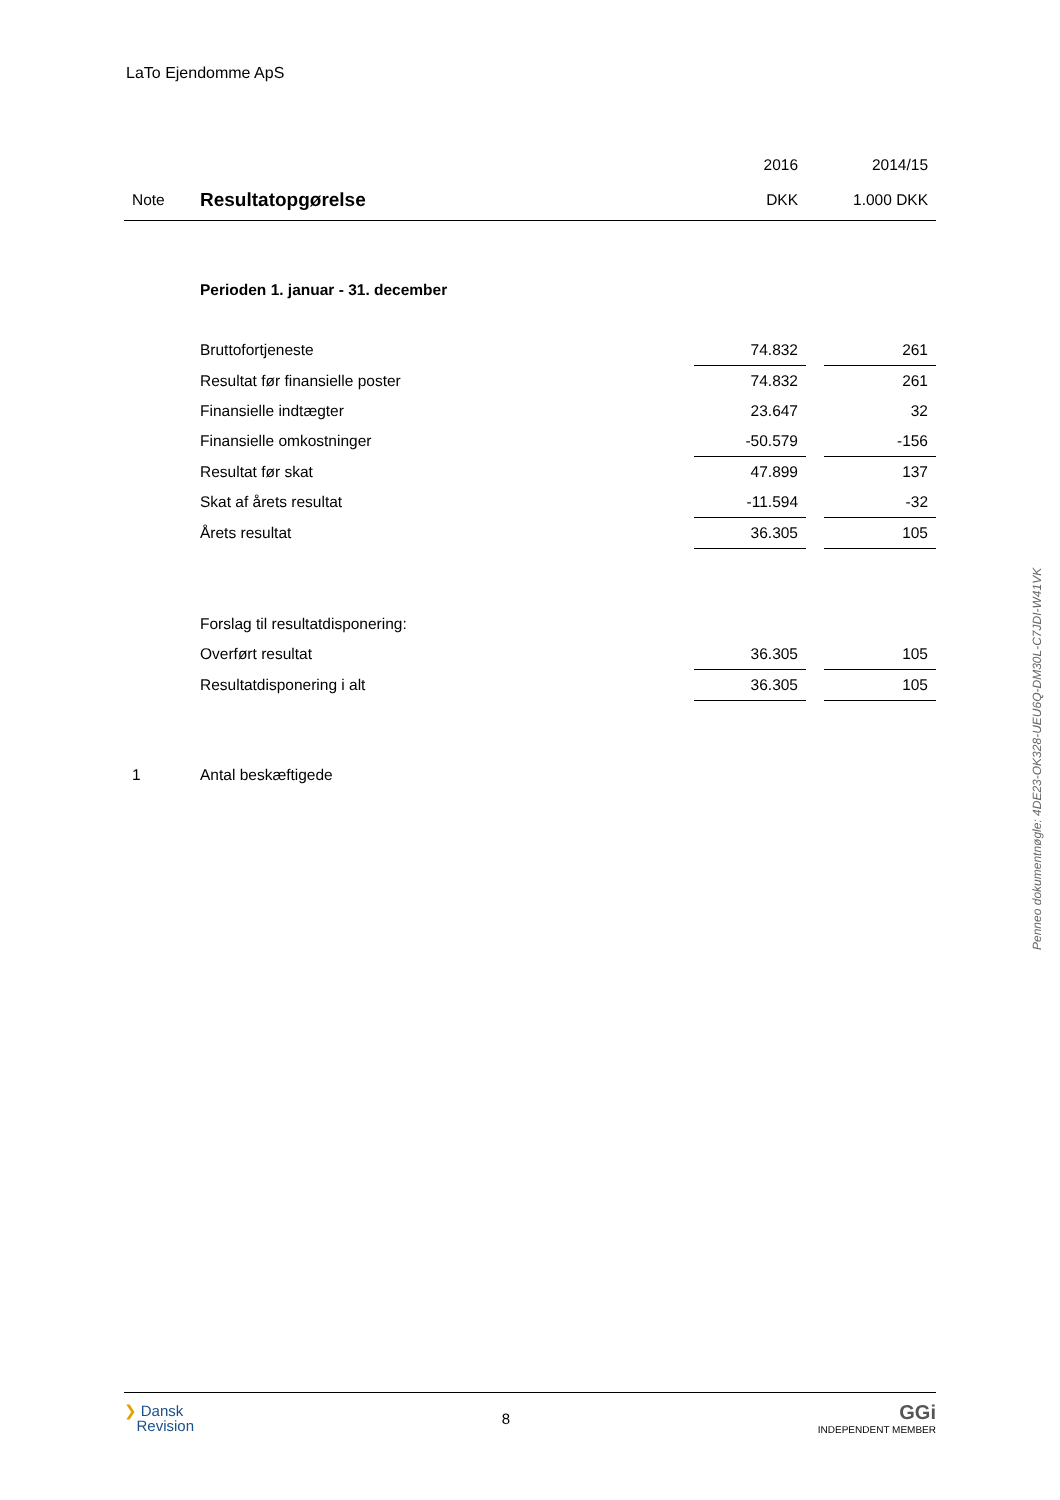LaTo Ejendomme ApS
| | | 2016 | | 2014/15 |
| Note | Resultatopgørelse | DKK | | 1.000 DKK |
| | Perioden 1. januar - 31. december | | | |
| | Bruttofortjeneste | 74.832 | | 261 |
| | Resultat før finansielle poster | 74.832 | | 261 |
| | Finansielle indtægter | 23.647 | | 32 |
| | Finansielle omkostninger | -50.579 | | -156 |
| | Resultat før skat | 47.899 | | 137 |
| | Skat af årets resultat | -11.594 | | -32 |
| | Årets resultat | 36.305 | | 105 |
| | Forslag til resultatdisponering: | | | |
| | Overført resultat | 36.305 | | 105 |
| | Resultatdisponering i alt | 36.305 | | 105 |
| 1 | Antal beskæftigede | | | |
Penneo dokumentnøgle: 4DE23-OK328-UEU6Q-DM30L-C7JDI-W41VK
❯ Dansk
Revision
8
GGi
INDEPENDENT MEMBER